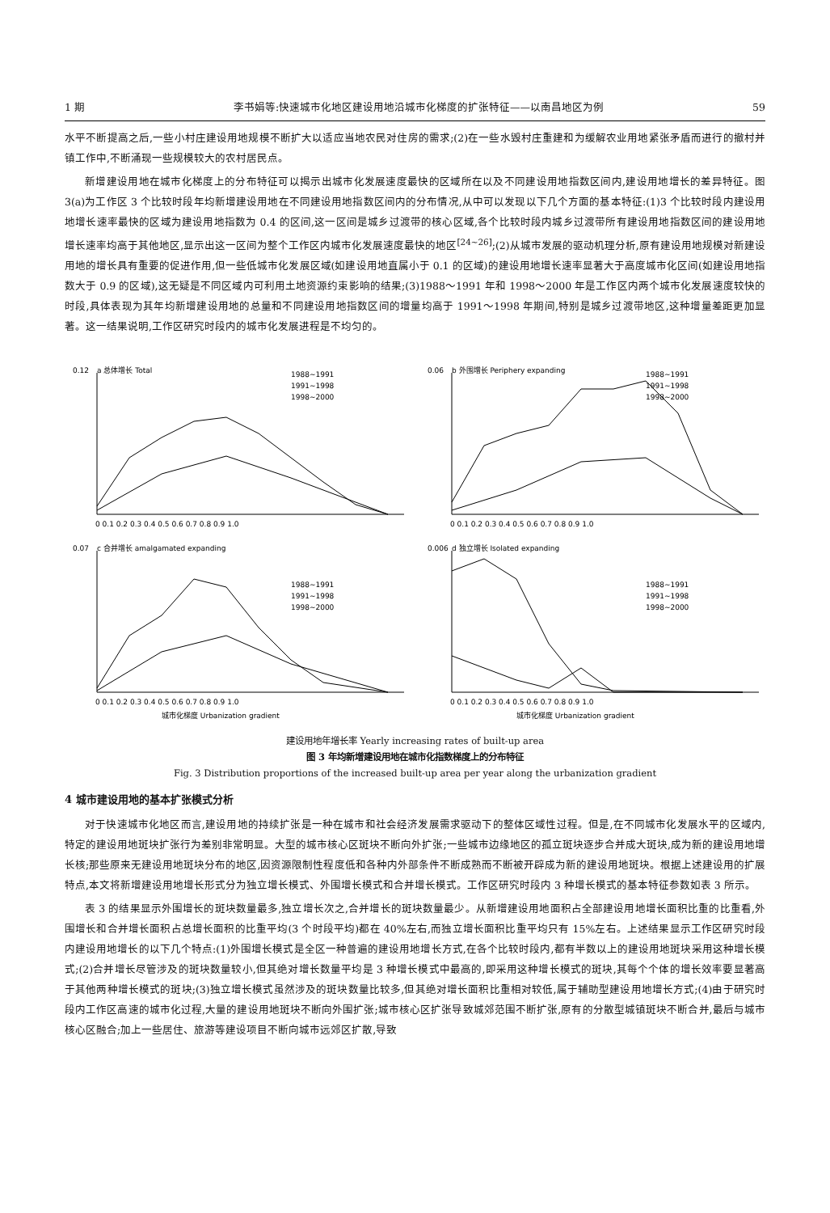1 期 李书娟等:快速城市化地区建设用地沿城市化梯度的扩张特征——以南昌地区为例 59
水平不断提高之后,一些小村庄建设用地规模不断扩大以适应当地农民对住房的需求;(2)在一些水毁村庄重建和为缓解农业用地紧张矛盾而进行的撤村并镇工作中,不断涌现一些规模较大的农村居民点。
新增建设用地在城市化梯度上的分布特征可以揭示出城市化发展速度最快的区域所在以及不同建设用地指数区间内,建设用地增长的差异特征。图 3(a)为工作区 3 个比较时段年均新增建设用地在不同建设用地指数区间内的分布情况,从中可以发现以下几个方面的基本特征:(1)3 个比较时段内建设用地增长速率最快的区域为建设用地指数为 0.4 的区间,这一区间是城乡过渡带的核心区域,各个比较时段内城乡过渡带所有建设用地指数区间的建设用地增长速率均高于其他地区,显示出这一区间为整个工作区内城市化发展速度最快的地区<sup>[24~26]</sup>;(2)从城市发展的驱动机理分析,原有建设用地规模对新建设用地的增长具有重要的促进作用,但一些低城市化发展区域(如建设用地直属小于 0.1 的区域)的建设用地增长速率显著大于高度城市化区间(如建设用地指数大于 0.9 的区域),这无疑是不同区域内可利用土地资源约束影响的结果;(3)1988～1991 年和 1998～2000 年是工作区内两个城市化发展速度较快的时段,具体表现为其年均新增建设用地的总量和不同建设用地指数区间的增量均高于 1991～1998 年期间,特别是城乡过渡带地区,这种增量差距更加显著。这一结果说明,工作区研究时段内的城市化发展进程是不均匀的。
0.12
a 总体增长 Total
1988~1991
1991~1998
1998~2000
0 0.1 0.2 0.3 0.4 0.5 0.6 0.7 0.8 0.9 1.0
0.06
b 外围增长 Periphery expanding
1988~1991
1991~1998
1998~2000
0 0.1 0.2 0.3 0.4 0.5 0.6 0.7 0.8 0.9 1.0
0.07
c 合并增长 amalgamated expanding
1988~1991
1991~1998
1998~2000
0 0.1 0.2 0.3 0.4 0.5 0.6 0.7 0.8 0.9 1.0
城市化梯度 Urbanization gradient
0.006
d 独立增长 Isolated expanding
1988~1991
1991~1998
1998~2000
0 0.1 0.2 0.3 0.4 0.5 0.6 0.7 0.8 0.9 1.0
城市化梯度 Urbanization gradient
建设用地年增长率 Yearly increasing rates of built-up area
图 3 年均新增建设用地在城市化指数梯度上的分布特征
Fig. 3 Distribution proportions of the increased built-up area per year along the urbanization gradient
4 城市建设用地的基本扩张模式分析
对于快速城市化地区而言,建设用地的持续扩张是一种在城市和社会经济发展需求驱动下的整体区域性过程。但是,在不同城市化发展水平的区域内,特定的建设用地斑块扩张行为差别非常明显。大型的城市核心区斑块不断向外扩张;一些城市边缘地区的孤立斑块逐步合并成大斑块,成为新的建设用地增长核;那些原来无建设用地斑块分布的地区,因资源限制性程度低和各种内外部条件不断成熟而不断被开辟成为新的建设用地斑块。根据上述建设用的扩展特点,本文将新增建设用地增长形式分为独立增长模式、外围增长模式和合并增长模式。工作区研究时段内 3 种增长模式的基本特征参数如表 3 所示。
表 3 的结果显示外围增长的斑块数量最多,独立增长次之,合并增长的斑块数量最少。从新增建设用地面积占全部建设用地增长面积比重的比重看,外围增长和合并增长面积占总增长面积的比重平均(3 个时段平均)都在 40%左右,而独立增长面积比重平均只有 15%左右。上述结果显示工作区研究时段内建设用地增长的以下几个特点:(1)外围增长模式是全区一种普遍的建设用地增长方式,在各个比较时段内,都有半数以上的建设用地斑块采用这种增长模式;(2)合并增长尽管涉及的斑块数量较小,但其绝对增长数量平均是 3 种增长模式中最高的,即采用这种增长模式的斑块,其每个个体的增长效率要显著高于其他两种增长模式的斑块;(3)独立增长模式虽然涉及的斑块数量比较多,但其绝对增长面积比重相对较低,属于辅助型建设用地增长方式;(4)由于研究时段内工作区高速的城市化过程,大量的建设用地斑块不断向外围扩张;城市核心区扩张导致城郊范围不断扩张,原有的分散型城镇斑块不断合并,最后与城市核心区融合;加上一些居住、旅游等建设项目不断向城市远郊区扩散,导致